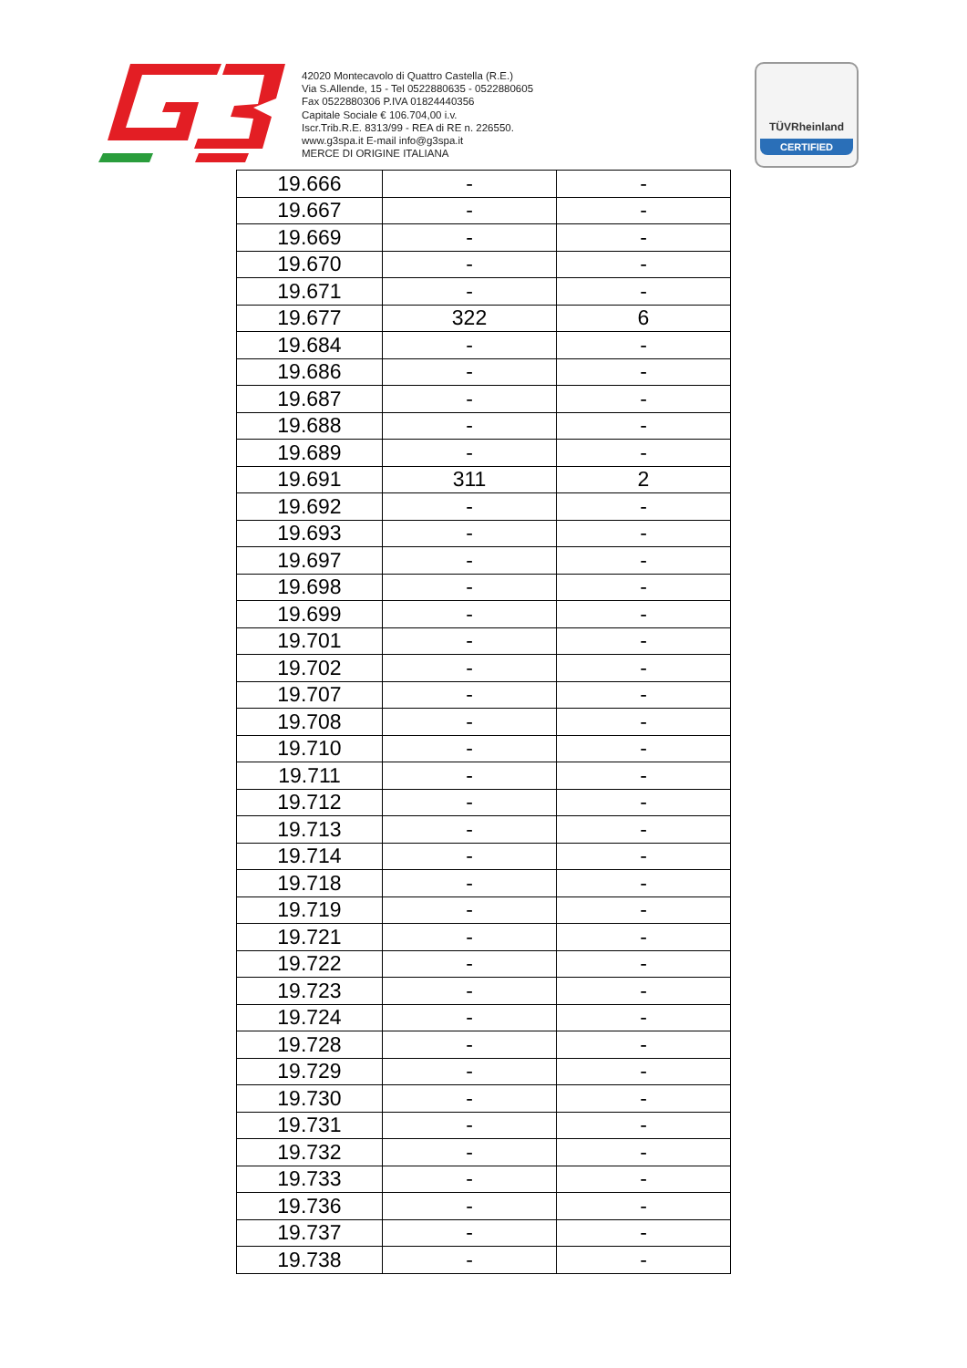42020 Montecavolo di Quattro Castella (R.E.)
Via S.Allende, 15 - Tel 0522880635 - 0522880605
Fax 0522880306 P.IVA 01824440356
Capitale Sociale € 106.704,00 i.v.
Iscr.Trib.R.E. 8313/99 - REA di RE n. 226550.
www.g3spa.it E-mail info@g3spa.it
MERCE DI ORIGINE ITALIANA
TÜVRheinland
CERTIFIED
| 19.666 | - | - |
| 19.667 | - | - |
| 19.669 | - | - |
| 19.670 | - | - |
| 19.671 | - | - |
| 19.677 | 322 | 6 |
| 19.684 | - | - |
| 19.686 | - | - |
| 19.687 | - | - |
| 19.688 | - | - |
| 19.689 | - | - |
| 19.691 | 311 | 2 |
| 19.692 | - | - |
| 19.693 | - | - |
| 19.697 | - | - |
| 19.698 | - | - |
| 19.699 | - | - |
| 19.701 | - | - |
| 19.702 | - | - |
| 19.707 | - | - |
| 19.708 | - | - |
| 19.710 | - | - |
| 19.711 | - | - |
| 19.712 | - | - |
| 19.713 | - | - |
| 19.714 | - | - |
| 19.718 | - | - |
| 19.719 | - | - |
| 19.721 | - | - |
| 19.722 | - | - |
| 19.723 | - | - |
| 19.724 | - | - |
| 19.728 | - | - |
| 19.729 | - | - |
| 19.730 | - | - |
| 19.731 | - | - |
| 19.732 | - | - |
| 19.733 | - | - |
| 19.736 | - | - |
| 19.737 | - | - |
| 19.738 | - | - |